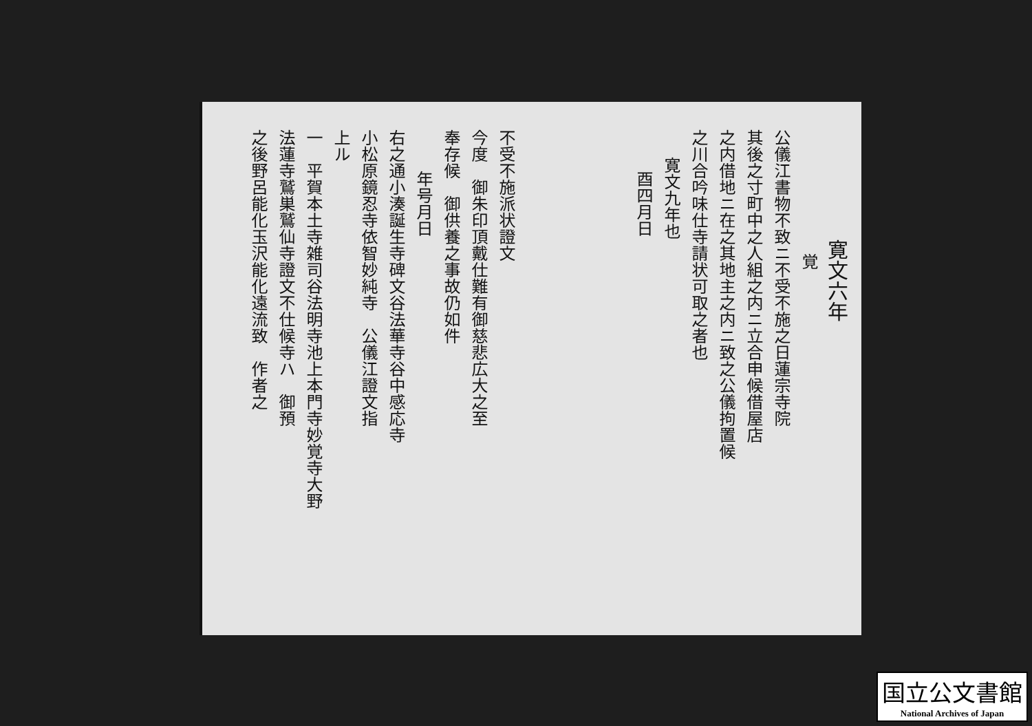不受不施派状證文
今度　御朱印頂戴仕難有御慈悲広大之至
奉存候　御供養之事故仍如件
年号月日
右之通小湊誕生寺碑文谷法華寺谷中感応寺
小松原鏡忍寺依智妙純寺　公儀江證文指
上ル
一　平賀本土寺雑司谷法明寺池上本門寺妙覚寺大野
法蓮寺鷲巣鷲仙寺證文不仕候寺ハ　御預
之後野呂能化玉沢能化遠流致　作者之
寛文六年
覚
公儀江書物不致ニ不受不施之日蓮宗寺院
其後之寸町中之人組之内ニ立合申候借屋店
之内借地ニ在之其地主之内ニ致之公儀拘置候
之川合吟味仕寺請状可取之者也
寛文九年也
酉四月日
国立公文書館
National Archives of Japan